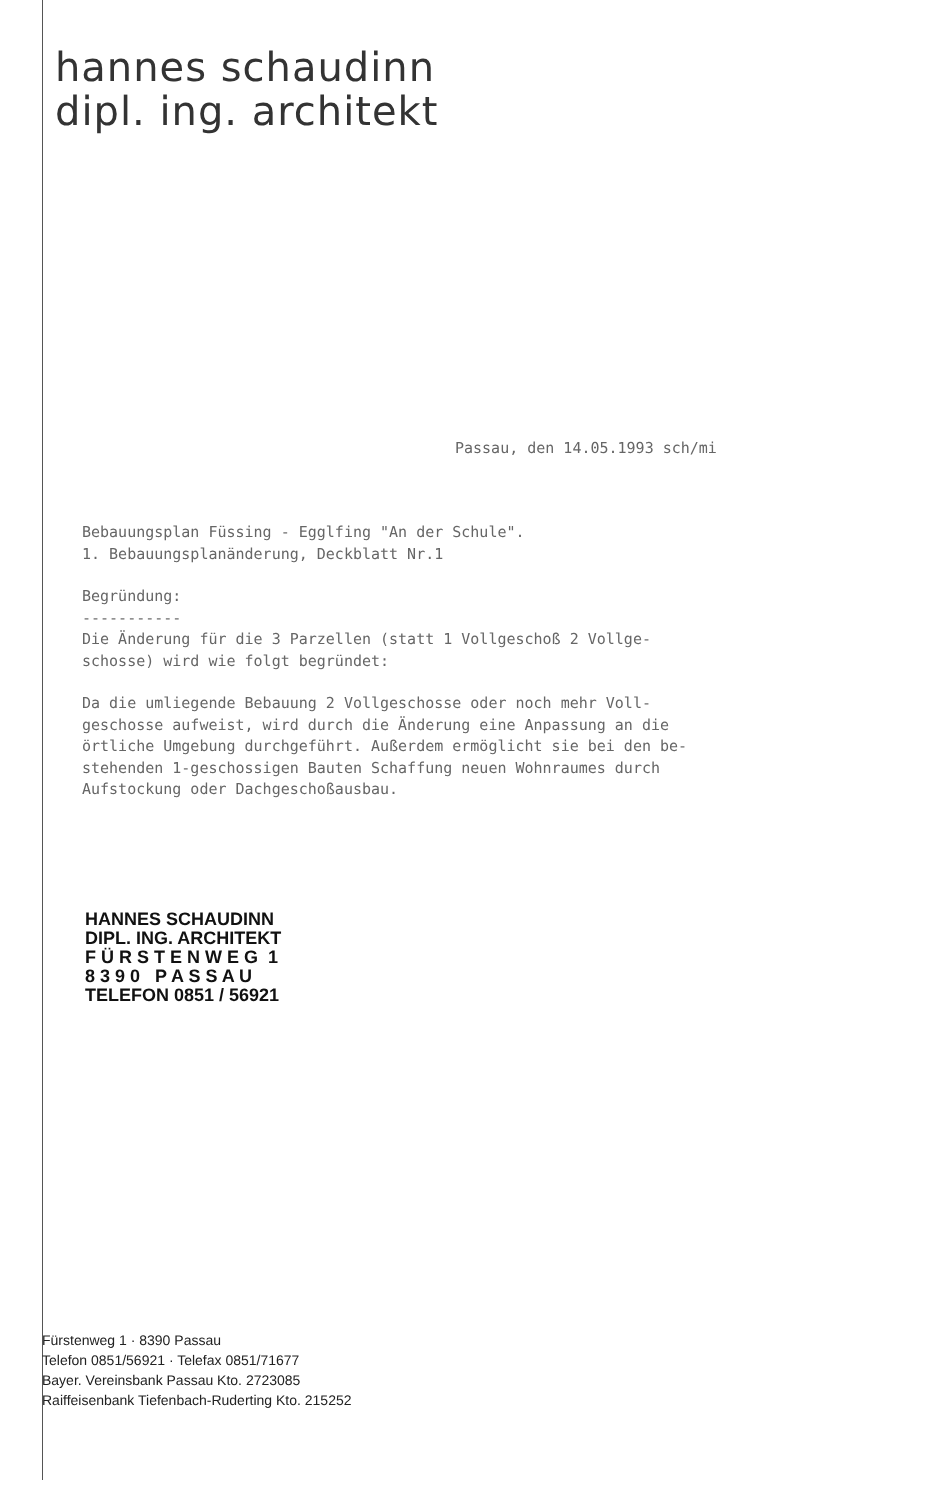hannes schaudinn
dipl. ing. architekt
Passau, den 14.05.1993 sch/mi
Bebauungsplan Füssing - Egglfing "An der Schule".
1. Bebauungsplanänderung, Deckblatt Nr.1
Begründung:
-----------
Die Änderung für die 3 Parzellen (statt 1 Vollgeschoß 2 Vollge-
schosse) wird wie folgt begründet:
Da die umliegende Bebauung 2 Vollgeschosse oder noch mehr Voll-
geschosse aufweist, wird durch die Änderung eine Anpassung an die
örtliche Umgebung durchgeführt. Außerdem ermöglicht sie bei den be-
stehenden 1-geschossigen Bauten Schaffung neuen Wohnraumes durch
Aufstockung oder Dachgeschoßausbau.
HANNES SCHAUDINN
DIPL. ING. ARCHITEKT
F Ü R S T E N W E G 1
8 3 9 0 P A S S A U
TELEFON 0851 / 56921
Fürstenweg 1 · 8390 Passau
Telefon 0851/56921 · Telefax 0851/71677
Bayer. Vereinsbank Passau Kto. 2723085
Raiffeisenbank Tiefenbach-Ruderting Kto. 215252